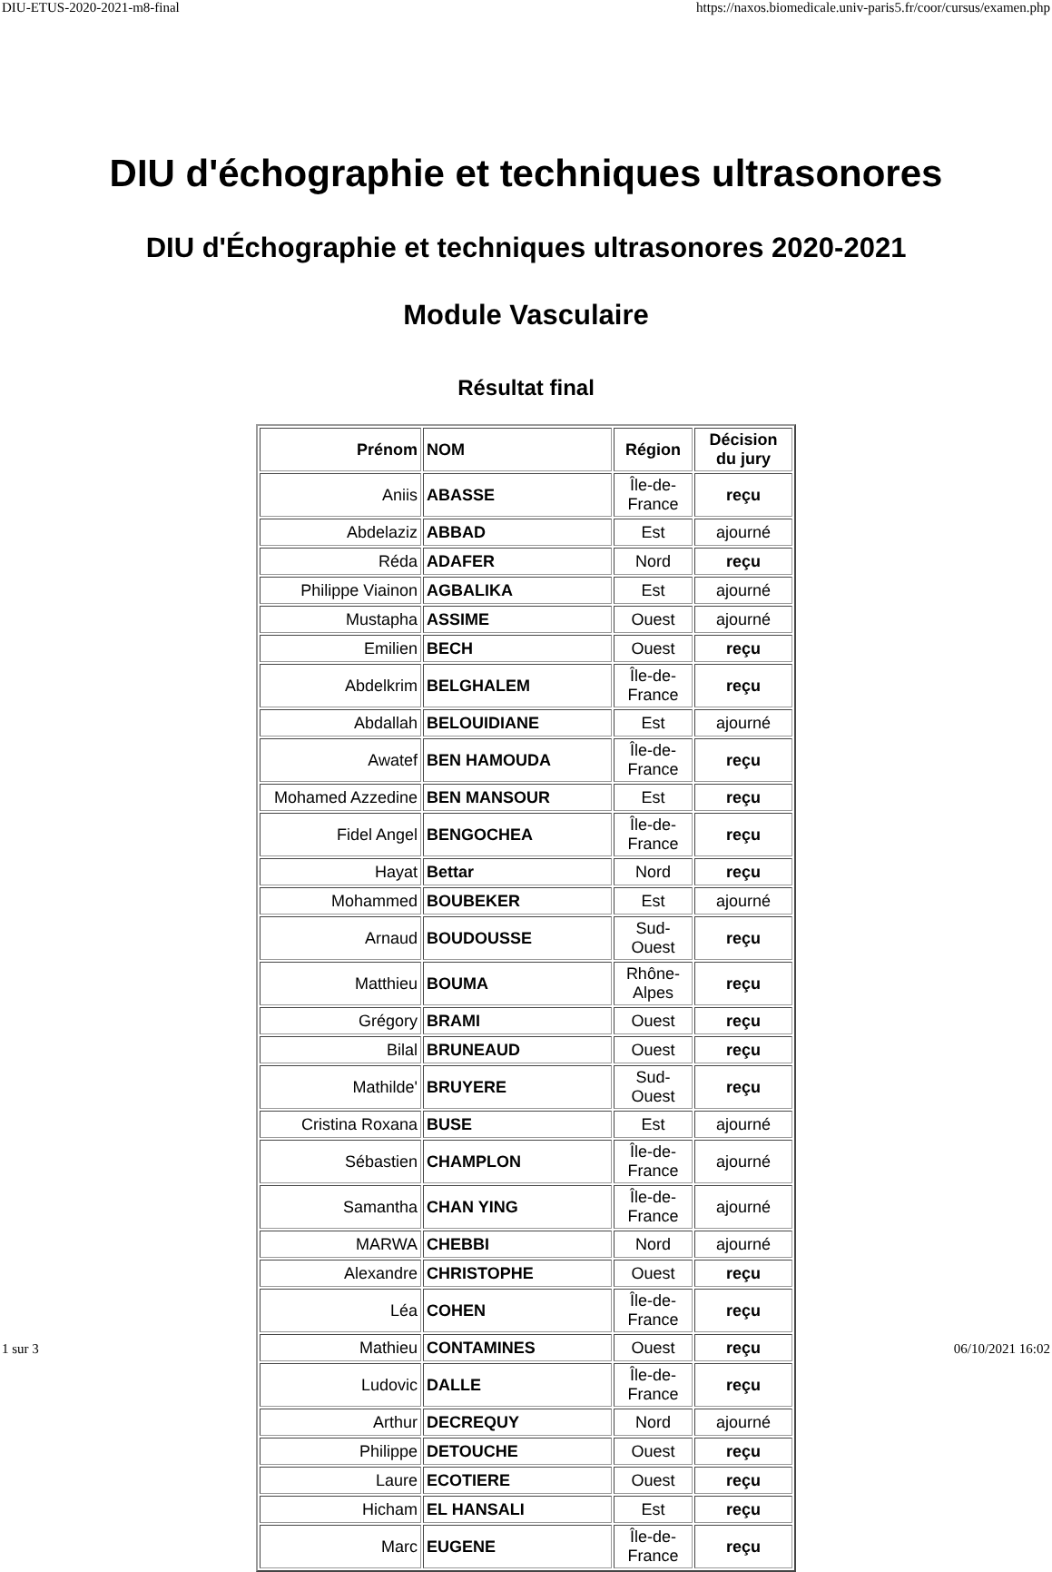DIU-ETUS-2020-2021-m8-final https://naxos.biomedicale.univ-paris5.fr/coor/cursus/examen.php
DIU d'échographie et techniques ultrasonores
DIU d'Échographie et techniques ultrasonores 2020-2021
Module Vasculaire
Résultat final
| Prénom | NOM | Région | Décision du jury |
| --- | --- | --- | --- |
| Aniis | ABASSE | Île-de-France | reçu |
| Abdelaziz | ABBAD | Est | ajourné |
| Réda | ADAFER | Nord | reçu |
| Philippe Viainon | AGBALIKA | Est | ajourné |
| Mustapha | ASSIME | Ouest | ajourné |
| Emilien | BECH | Ouest | reçu |
| Abdelkrim | BELGHALEM | Île-de-France | reçu |
| Abdallah | BELOUIDIANE | Est | ajourné |
| Awatef | BEN HAMOUDA | Île-de-France | reçu |
| Mohamed Azzedine | BEN MANSOUR | Est | reçu |
| Fidel Angel | BENGOCHEA | Île-de-France | reçu |
| Hayat | Bettar | Nord | reçu |
| Mohammed | BOUBEKER | Est | ajourné |
| Arnaud | BOUDOUSSE | Sud-Ouest | reçu |
| Matthieu | BOUMA | Rhône-Alpes | reçu |
| Grégory | BRAMI | Ouest | reçu |
| Bilal | BRUNEAUD | Ouest | reçu |
| Mathilde' | BRUYERE | Sud-Ouest | reçu |
| Cristina Roxana | BUSE | Est | ajourné |
| Sébastien | CHAMPLON | Île-de-France | ajourné |
| Samantha | CHAN YING | Île-de-France | ajourné |
| MARWA | CHEBBI | Nord | ajourné |
| Alexandre | CHRISTOPHE | Ouest | reçu |
| Léa | COHEN | Île-de-France | reçu |
| Mathieu | CONTAMINES | Ouest | reçu |
| Ludovic | DALLE | Île-de-France | reçu |
| Arthur | DECREQUY | Nord | ajourné |
| Philippe | DETOUCHE | Ouest | reçu |
| Laure | ECOTIERE | Ouest | reçu |
| Hicham | EL HANSALI | Est | reçu |
| Marc | EUGENE | Île-de-France | reçu |
1 sur 3 06/10/2021 16:02